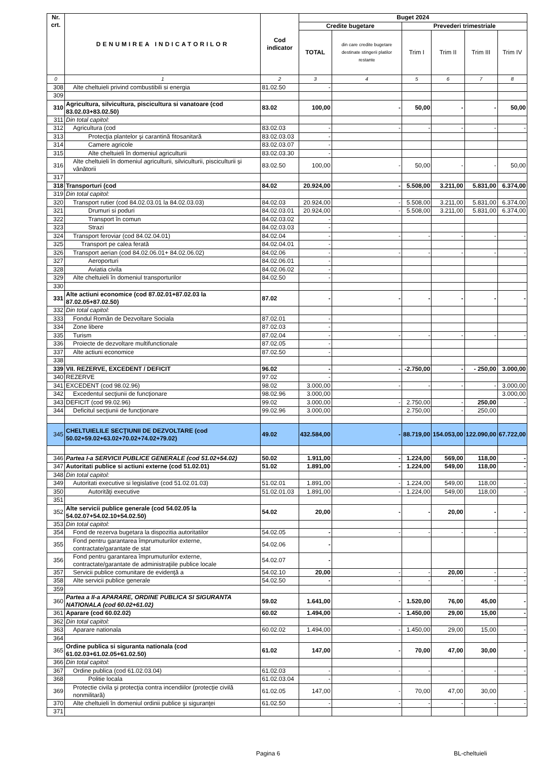| Nr. crt. | DENUMIREA INDICATORILOR | Cod indicator | Buget 2024 | | | | | |
| --- | --- | --- | --- | --- | --- | --- | --- | --- |
| | | | Credite bugetare | | Prevederi trimestriale | | | |
| | | | TOTAL | din care credite bugetare destinate stingerii platilor restante | Trim I | Trim II | Trim III | Trim IV |
| 0 | 1 | 2 | 3 | 4 | 5 | 6 | 7 | 8 |
| 308 | Alte cheltuieli privind combustibili si energia | 81.02.50 | - | | | | | |
| 309 | | | | | | | | |
| 310 | Agricultura, silvicultura, piscicultura si vanatoare (cod 83.02.03+83.02.50) | 83.02 | 100,00 | - | 50,00 | - | - | 50,00 |
| 311 | Din total capitol: | | | | | | | |
| 312 | Agricultura (cod | 83.02.03 | - | - | - | - | - | - |
| 313 | Protecţia plantelor şi carantină fitosanitară | 83.02.03.03 | - | | | | | |
| 314 | Camere agricole | 83.02.03.07 | - | | | | | |
| 315 | Alte cheltuieli în domeniul agriculturii | 83.02.03.30 | - | | | | | |
| 316 | Alte cheltuieli în domeniul agriculturii, silviculturii, pisciculturii și vânătorii | 83.02.50 | 100,00 | - | 50,00 | - | - | 50,00 |
| 317 | | | | | | | | |
| 318 | Transporturi (cod | 84.02 | 20.924,00 | - | 5.508,00 | 3.211,00 | 5.831,00 | 6.374,00 |
| 319 | Din total capitol: | | | | | | | |
| 320 | Transport rutier (cod 84.02.03.01 la 84.02.03.03) | 84.02.03 | 20.924,00 | - | 5.508,00 | 3.211,00 | 5.831,00 | 6.374,00 |
| 321 | Drumuri si poduri | 84.02.03.01 | 20.924,00 | - | 5.508,00 | 3.211,00 | 5.831,00 | 6.374,00 |
| 322 | Transport în comun | 84.02.03.02 | - | | | | | |
| 323 | Strazi | 84.02.03.03 | - | | | | | |
| 324 | Transport feroviar (cod 84.02.04.01) | 84.02.04 | - | - | - | - | - | - |
| 325 | Transport pe calea ferată | 84.02.04.01 | - | | | | | |
| 326 | Transport aerian (cod 84.02.06.01+ 84.02.06.02) | 84.02.06 | - | - | - | - | - | - |
| 327 | Aeroporturi | 84.02.06.01 | - | | | | | |
| 328 | Aviatia civila | 84.02.06.02 | - | | | | | |
| 329 | Alte cheltuieli în domeniul transporturilor | 84.02.50 | - | | | | | |
| 330 | | | | | | | | |
| 331 | Alte actiuni economice (cod 87.02.01+87.02.03 la 87.02.05+87.02.50) | 87.02 | - | - | - | - | - | - |
| 332 | Din total capitol: | | | | | | | |
| 333 | Fondul Român de Dezvoltare Sociala | 87.02.01 | - | | | | | |
| 334 | Zone libere | 87.02.03 | - | | | | | |
| 335 | Turism | 87.02.04 | - | - | - | - | - | - |
| 336 | Proiecte de dezvoltare multifunctionale | 87.02.05 | - | | | | | |
| 337 | Alte actiuni economice | 87.02.50 | - | | | | | |
| 338 | | | | | | | | |
| 339 | VII. REZERVE, EXCEDENT / DEFICIT | 96.02 | - | - | -2.750,00 | - | - 250,00 | 3.000,00 |
| 340 | REZERVE | 97.02 | - | | | | | |
| 341 | EXCEDENT (cod 98.02.96) | 98.02 | 3.000,00 | - | - | - | - | 3.000,00 |
| 342 | Excedentul secţiunii de funcţionare | 98.02.96 | 3.000,00 | | | | | 3.000,00 |
| 343 | DEFICIT (cod 99.02.96) | 99.02 | 3.000,00 | - | 2.750,00 | - | 250,00 | - |
| 344 | Deficitul secţiunii de funcţionare | 99.02.96 | 3.000,00 | | 2.750,00 | - | 250,00 | |
| 345 | CHELTUIELILE SECŢIUNII DE DEZVOLTARE (cod 50.02+59.02+63.02+70.02+74.02+79.02) | 49.02 | 432.584,00 | - | 88.719,00 | 154.053,00 | 122.090,00 | 67.722,00 |
| 346 | Partea I-a SERVICII PUBLICE GENERALE (cod 51.02+54.02) | 50.02 | 1.911,00 | - | 1.224,00 | 569,00 | 118,00 | - |
| 347 | Autoritati publice si actiuni externe (cod 51.02.01) | 51.02 | 1.891,00 | - | 1.224,00 | 549,00 | 118,00 | - |
| 348 | Din total capitol: | | | | | | | |
| 349 | Autoritati executive si legislative (cod 51.02.01.03) | 51.02.01 | 1.891,00 | - | 1.224,00 | 549,00 | 118,00 | - |
| 350 | Autorităţi executive | 51.02.01.03 | 1.891,00 | - | 1.224,00 | 549,00 | 118,00 | - |
| 351 | | | | | | | | |
| 352 | Alte servicii publice generale (cod 54.02.05 la 54.02.07+54.02.10+54.02.50) | 54.02 | 20,00 | - | - | 20,00 | - | - |
| 353 | Din total capitol: | | | | | | | |
| 354 | Fond de rezerva bugetara la dispozitia autoritatilor | 54.02.05 | - | - | - | - | - | - |
| 355 | Fond pentru garantarea împrumuturilor externe, contractate/garantate de stat | 54.02.06 | - | | | | | |
| 356 | Fond pentru garantarea împrumuturilor externe, contractate/garantate de administraţiile publice locale | 54.02.07 | - | | | | | |
| 357 | Servicii publice comunitare de evidenţă a | 54.02.10 | 20,00 | - | - | 20,00 | - | - |
| 358 | Alte servicii publice generale | 54.02.50 | - | - | - | - | - | - |
| 359 | | | | | | | | |
| 360 | Partea a II-a APARARE, ORDINE PUBLICA SI SIGURANTA NATIONALA (cod 60.02+61.02) | 59.02 | 1.641,00 | - | 1.520,00 | 76,00 | 45,00 | - |
| 361 | Aparare (cod 60.02.02) | 60.02 | 1.494,00 | - | 1.450,00 | 29,00 | 15,00 | - |
| 362 | Din total capitol: | | | | | | | |
| 363 | Aparare nationala | 60.02.02 | 1.494,00 | - | 1.450,00 | 29,00 | 15,00 | - |
| 364 | | | | | | | | |
| 365 | Ordine publica si siguranta nationala (cod 61.02.03+61.02.05+61.02.50) | 61.02 | 147,00 | - | 70,00 | 47,00 | 30,00 | - |
| 366 | Din total capitol: | | | | | | | |
| 367 | Ordine publica (cod 61.02.03.04) | 61.02.03 | - | - | - | - | - | - |
| 368 | Politie locala | 61.02.03.04 | - | | | | | |
| 369 | Protectie civila şi protecţia contra incendiilor (protecţie civilă nonmilitară) | 61.02.05 | 147,00 | - | 70,00 | 47,00 | 30,00 | - |
| 370 | Alte cheltuieli în domeniul ordinii publice şi siguranţei | 61.02.50 | - | - | - | - | - | - |
| 371 | | | | | | | | |
Pagina 6 BL-cheltuieli